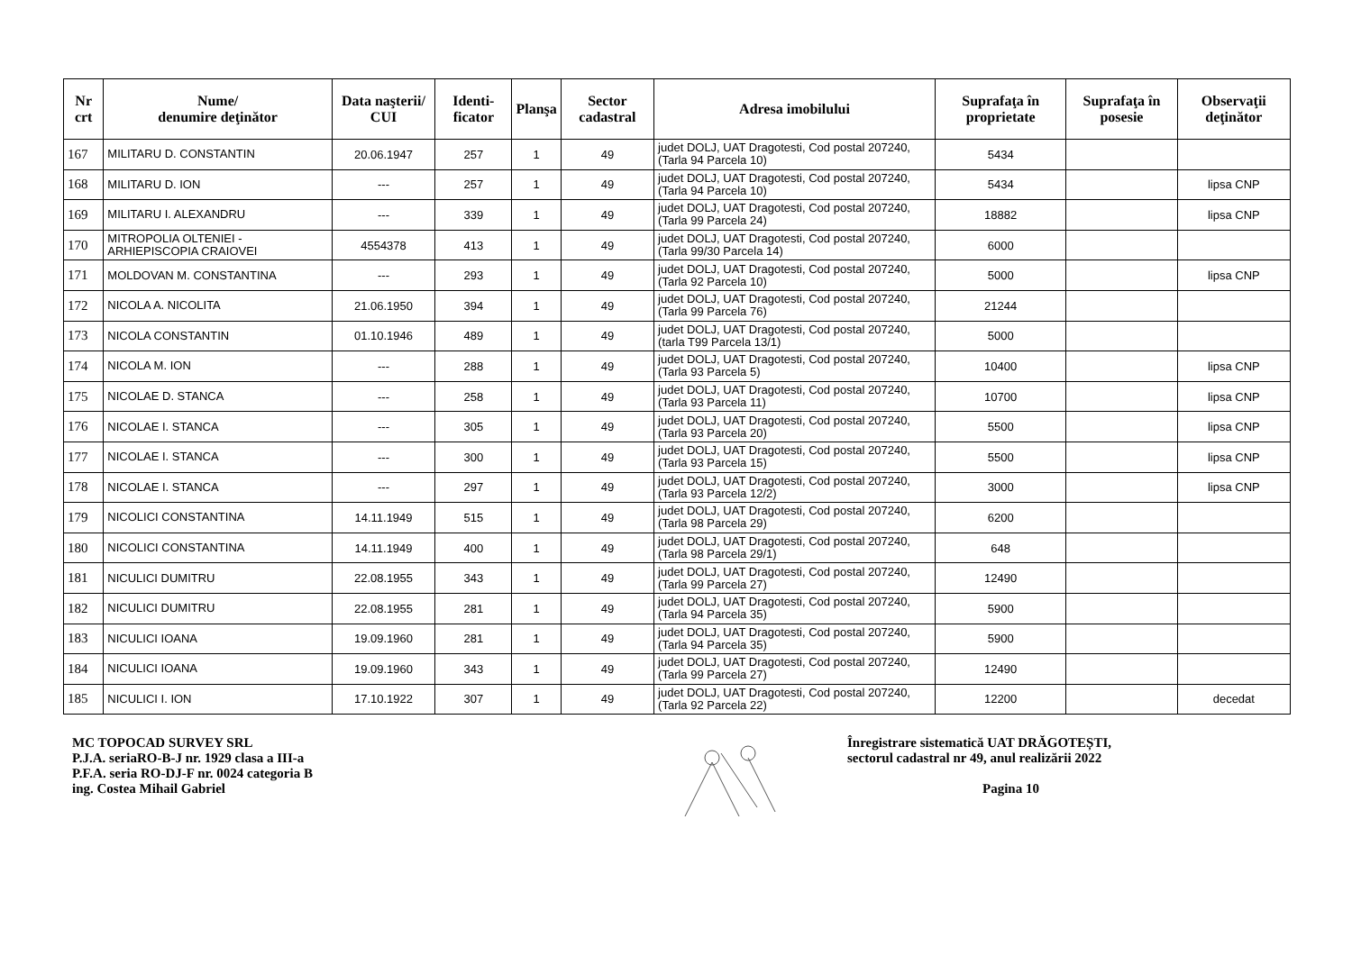| Nr crt | Nume/ denumire deţinător | Data naşterii/ CUI | Identi-ficator | Planşa | Sector cadastral | Adresa imobilului | Suprafaţa în proprietate | Suprafaţa în posesie | Observaţii deţinător |
| --- | --- | --- | --- | --- | --- | --- | --- | --- | --- |
| 167 | MILITARU D. CONSTANTIN | 20.06.1947 | 257 | 1 | 49 | judet DOLJ, UAT Dragotesti, Cod postal 207240, (Tarla 94 Parcela 10) | 5434 | | |
| 168 | MILITARU D. ION | --- | 257 | 1 | 49 | judet DOLJ, UAT Dragotesti, Cod postal 207240, (Tarla 94 Parcela 10) | 5434 | | lipsa CNP |
| 169 | MILITARU I. ALEXANDRU | --- | 339 | 1 | 49 | judet DOLJ, UAT Dragotesti, Cod postal 207240, (Tarla 99 Parcela 24) | 18882 | | lipsa CNP |
| 170 | MITROPOLIA OLTENIEI - ARHIEPISCOPIA CRAIOVEI | 4554378 | 413 | 1 | 49 | judet DOLJ, UAT Dragotesti, Cod postal 207240, (Tarla 99/30 Parcela 14) | 6000 | | |
| 171 | MOLDOVAN M. CONSTANTINA | --- | 293 | 1 | 49 | judet DOLJ, UAT Dragotesti, Cod postal 207240, (Tarla 92 Parcela 10) | 5000 | | lipsa CNP |
| 172 | NICOLA A. NICOLITA | 21.06.1950 | 394 | 1 | 49 | judet DOLJ, UAT Dragotesti, Cod postal 207240, (Tarla 99 Parcela 76) | 21244 | | |
| 173 | NICOLA CONSTANTIN | 01.10.1946 | 489 | 1 | 49 | judet DOLJ, UAT Dragotesti, Cod postal 207240, (tarla T99 Parcela 13/1) | 5000 | | |
| 174 | NICOLA M. ION | --- | 288 | 1 | 49 | judet DOLJ, UAT Dragotesti, Cod postal 207240, (Tarla 93 Parcela 5) | 10400 | | lipsa CNP |
| 175 | NICOLAE D. STANCA | --- | 258 | 1 | 49 | judet DOLJ, UAT Dragotesti, Cod postal 207240, (Tarla 93 Parcela 11) | 10700 | | lipsa CNP |
| 176 | NICOLAE I. STANCA | --- | 305 | 1 | 49 | judet DOLJ, UAT Dragotesti, Cod postal 207240, (Tarla 93 Parcela 20) | 5500 | | lipsa CNP |
| 177 | NICOLAE I. STANCA | --- | 300 | 1 | 49 | judet DOLJ, UAT Dragotesti, Cod postal 207240, (Tarla 93 Parcela 15) | 5500 | | lipsa CNP |
| 178 | NICOLAE I. STANCA | --- | 297 | 1 | 49 | judet DOLJ, UAT Dragotesti, Cod postal 207240, (Tarla 93 Parcela 12/2) | 3000 | | lipsa CNP |
| 179 | NICOLICI CONSTANTINA | 14.11.1949 | 515 | 1 | 49 | judet DOLJ, UAT Dragotesti, Cod postal 207240, (Tarla 98 Parcela 29) | 6200 | | |
| 180 | NICOLICI CONSTANTINA | 14.11.1949 | 400 | 1 | 49 | judet DOLJ, UAT Dragotesti, Cod postal 207240, (Tarla 98 Parcela 29/1) | 648 | | |
| 181 | NICULICI DUMITRU | 22.08.1955 | 343 | 1 | 49 | judet DOLJ, UAT Dragotesti, Cod postal 207240, (Tarla 99 Parcela 27) | 12490 | | |
| 182 | NICULICI DUMITRU | 22.08.1955 | 281 | 1 | 49 | judet DOLJ, UAT Dragotesti, Cod postal 207240, (Tarla 94 Parcela 35) | 5900 | | |
| 183 | NICULICI IOANA | 19.09.1960 | 281 | 1 | 49 | judet DOLJ, UAT Dragotesti, Cod postal 207240, (Tarla 94 Parcela 35) | 5900 | | |
| 184 | NICULICI IOANA | 19.09.1960 | 343 | 1 | 49 | judet DOLJ, UAT Dragotesti, Cod postal 207240, (Tarla 99 Parcela 27) | 12490 | | |
| 185 | NICULICI I. ION | 17.10.1922 | 307 | 1 | 49 | judet DOLJ, UAT Dragotesti, Cod postal 207240, (Tarla 92 Parcela 22) | 12200 | | decedat |
MC TOPOCAD SURVEY SRL
P.J.A. seriaRO-B-J nr. 1929 clasa a III-a
P.F.A. seria RO-DJ-F nr. 0024 categoria B
ing. Costea Mihail Gabriel
Înregistrare sistematică UAT DRĂGOTEȘTI,
sectorul cadastral nr 49, anul realizării 2022
Pagina 10